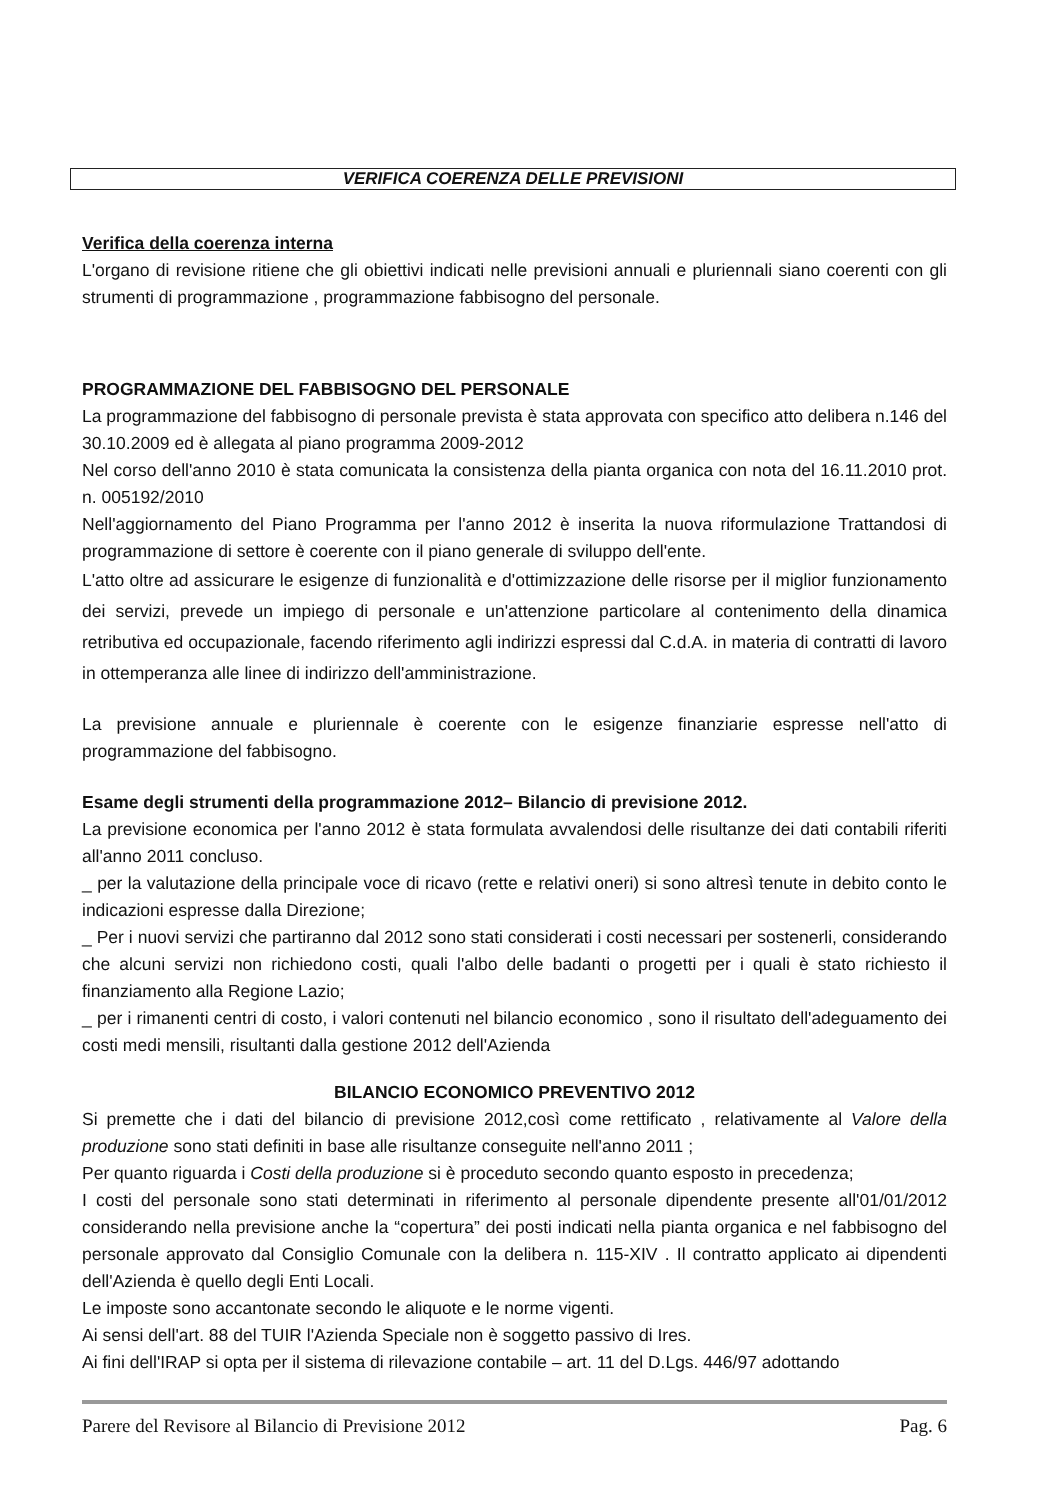VERIFICA COERENZA DELLE PREVISIONI
Verifica della coerenza interna
L'organo di revisione ritiene che gli obiettivi indicati nelle previsioni annuali e pluriennali siano coerenti con gli strumenti di programmazione , programmazione fabbisogno del personale.
PROGRAMMAZIONE DEL FABBISOGNO DEL PERSONALE
La programmazione del fabbisogno di personale prevista è stata approvata con specifico atto delibera n.146 del 30.10.2009 ed è allegata al piano programma 2009-2012
Nel corso dell'anno 2010 è stata comunicata la consistenza della pianta organica con nota del 16.11.2010 prot. n. 005192/2010
Nell'aggiornamento del Piano Programma per l'anno 2012 è inserita la nuova riformulazione Trattandosi di programmazione di settore è coerente con il piano generale di sviluppo dell'ente.
L'atto oltre ad assicurare le esigenze di funzionalità e d'ottimizzazione delle risorse per il miglior funzionamento dei servizi, prevede un impiego di personale e un'attenzione particolare al contenimento della dinamica retributiva ed occupazionale, facendo riferimento agli indirizzi espressi dal C.d.A. in materia di contratti di lavoro in ottemperanza alle linee di indirizzo dell'amministrazione.
La previsione annuale e pluriennale è coerente con le esigenze finanziarie espresse nell'atto di programmazione del fabbisogno.
Esame degli strumenti della programmazione 2012– Bilancio di previsione 2012.
La previsione economica per l'anno 2012 è stata formulata avvalendosi delle risultanze dei dati contabili riferiti all'anno 2011 concluso.
_ per la valutazione della principale voce di ricavo (rette e relativi oneri) si sono altresì tenute in debito conto le indicazioni espresse dalla Direzione;
_ Per i nuovi servizi che partiranno dal 2012 sono stati considerati i costi necessari per sostenerli, considerando che alcuni servizi non richiedono costi, quali l'albo delle badanti o progetti per i quali è stato richiesto il finanziamento alla Regione Lazio;
_ per i rimanenti centri di costo, i valori contenuti nel bilancio economico , sono il risultato dell'adeguamento dei costi medi mensili, risultanti dalla gestione 2012 dell'Azienda
BILANCIO ECONOMICO PREVENTIVO 2012
Si premette che i dati del bilancio di previsione 2012,così come rettificato , relativamente al Valore della produzione sono stati definiti in base alle risultanze conseguite nell'anno 2011 ;
Per quanto riguarda i Costi della produzione si è proceduto secondo quanto esposto in precedenza;
I costi del personale sono stati determinati in riferimento al personale dipendente presente all'01/01/2012 considerando nella previsione anche la “copertura” dei posti indicati nella pianta organica e nel fabbisogno del personale approvato dal Consiglio Comunale con la delibera n. 115-XIV . Il contratto applicato ai dipendenti dell'Azienda è quello degli Enti Locali.
Le imposte sono accantonate secondo le aliquote e le norme vigenti.
Ai sensi dell'art. 88 del TUIR l'Azienda Speciale non è soggetto passivo di Ires.
Ai fini dell'IRAP si opta per il sistema di rilevazione contabile – art. 11 del D.Lgs. 446/97 adottando
Parere del Revisore al Bilancio di Previsione 2012 Pag. 6